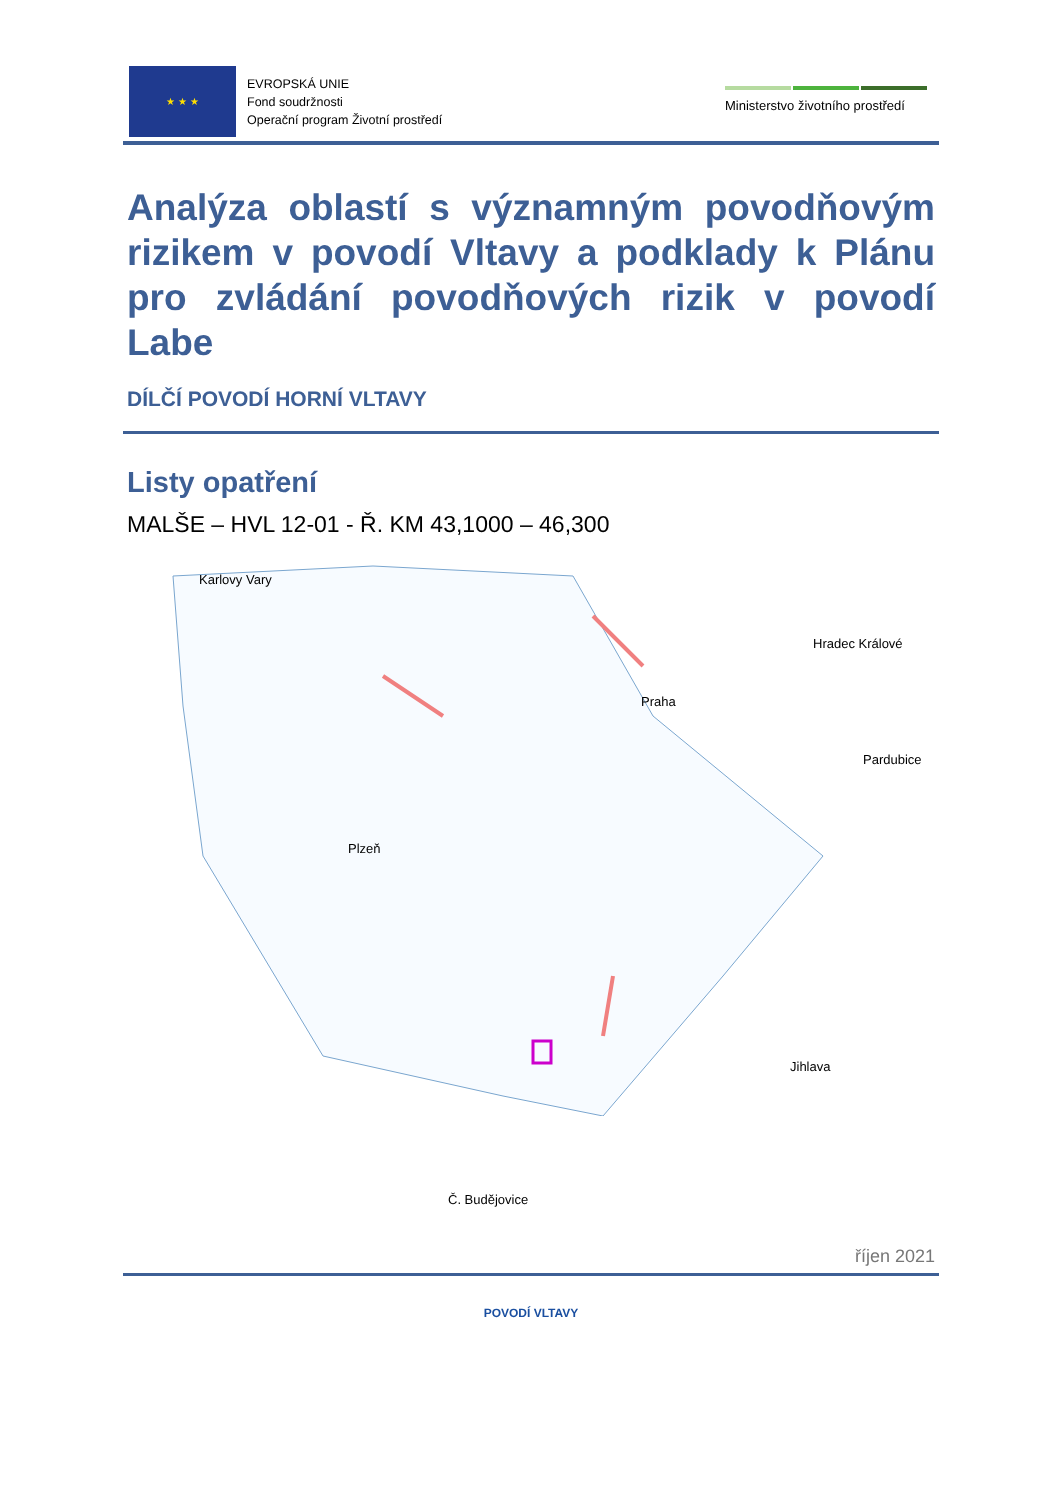★ ★ ★
EVROPSKÁ UNIE
Fond soudržnosti
Operační program Životní prostředí
Ministerstvo životního prostředí
Analýza oblastí s významným povodňovým rizikem v povodí Vltavy a podklady k Plánu pro zvládání povodňových rizik v povodí Labe
DÍLČÍ POVODÍ HORNÍ VLTAVY
Listy opatření
MALŠE – HVL 12-01 - Ř. KM 43,1000 – 46,300
Karlovy Vary
Hradec Králové
Praha
Pardubice
Plzeň
Jihlava
Č. Budějovice
říjen 2021
POVODÍ VLTAVY